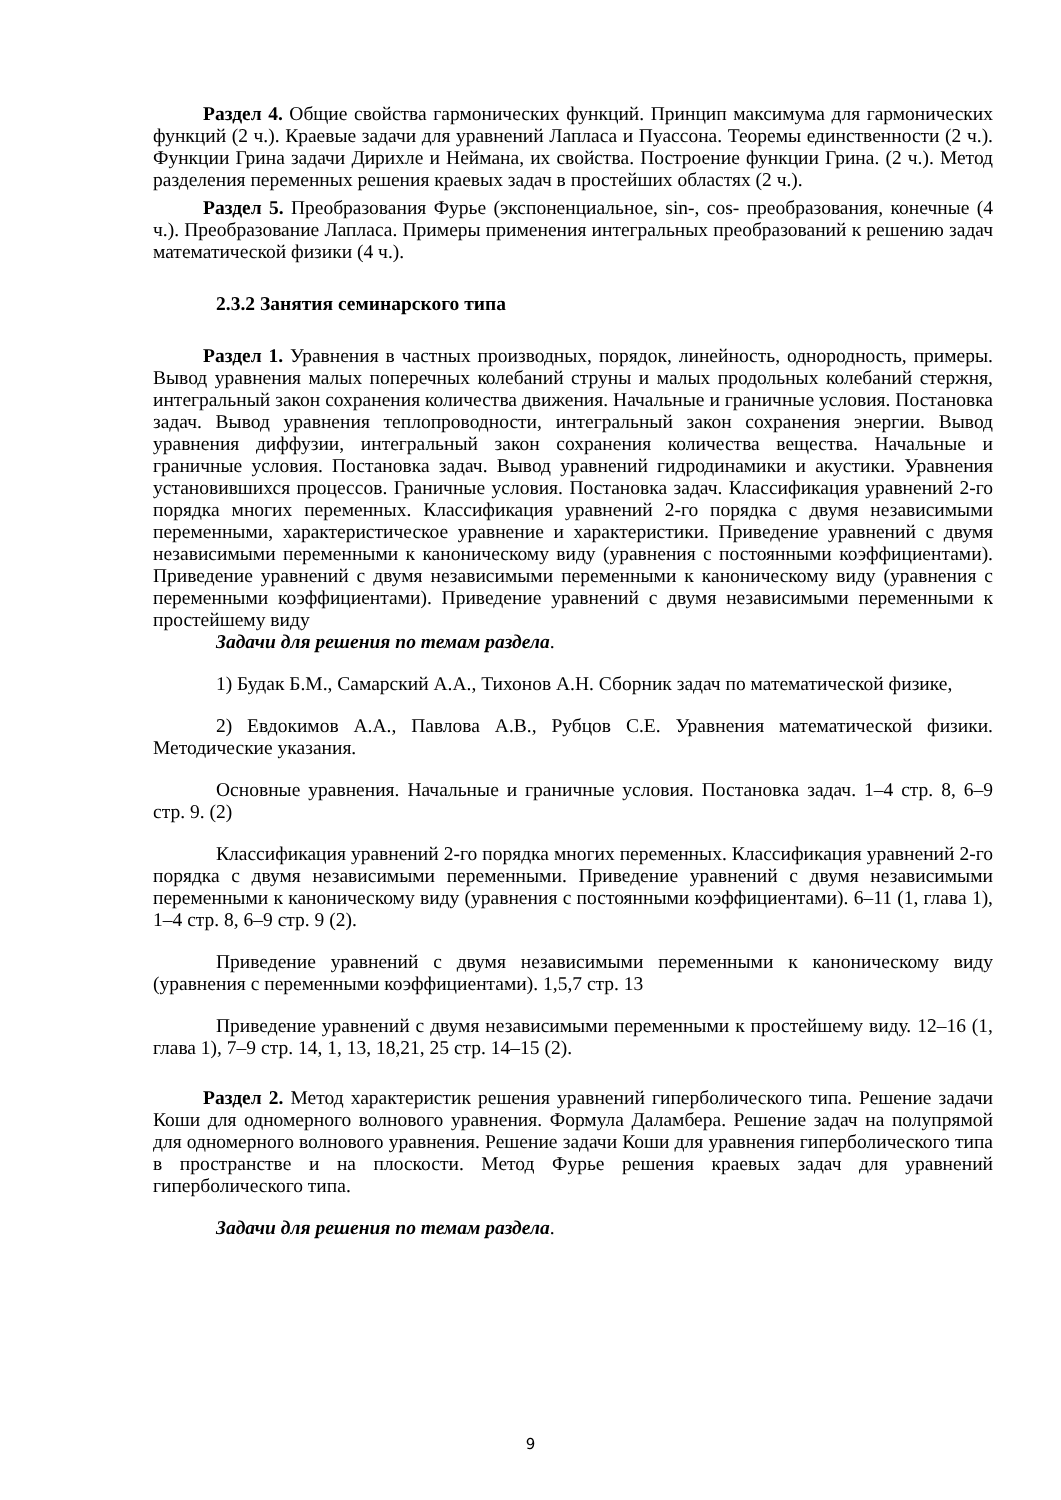Раздел 4. Общие свойства гармонических функций. Принцип максимума для гармонических функций (2 ч.). Краевые задачи для уравнений Лапласа и Пуассона. Теоремы единственности (2 ч.). Функции Грина задачи Дирихле и Неймана, их свойства. Построение функции Грина. (2 ч.). Метод разделения переменных решения краевых задач в простейших областях (2 ч.).
Раздел 5. Преобразования Фурье (экспоненциальное, sin-, cos- преобразования, конечные (4 ч.). Преобразование Лапласа. Примеры применения интегральных преобразований к решению задач математической физики (4 ч.).
2.3.2 Занятия семинарского типа
Раздел 1. Уравнения в частных производных, порядок, линейность, однородность, примеры. Вывод уравнения малых поперечных колебаний струны и малых продольных колебаний стержня, интегральный закон сохранения количества движения. Начальные и граничные условия. Постановка задач. Вывод уравнения теплопроводности, интегральный закон сохранения энергии. Вывод уравнения диффузии, интегральный закон сохранения количества вещества. Начальные и граничные условия. Постановка задач. Вывод уравнений гидродинамики и акустики. Уравнения установившихся процессов. Граничные условия. Постановка задач. Классификация уравнений 2-го порядка многих переменных. Классификация уравнений 2-го порядка с двумя независимыми переменными, характеристическое уравнение и характеристики. Приведение уравнений с двумя независимыми переменными к каноническому виду (уравнения с постоянными коэффициентами). Приведение уравнений с двумя независимыми переменными к каноническому виду (уравнения с переменными коэффициентами). Приведение уравнений с двумя независимыми переменными к простейшему виду
Задачи для решения по темам раздела.
1) Будак Б.М., Самарский А.А., Тихонов А.Н. Сборник задач по математической физике,
2) Евдокимов А.А., Павлова А.В., Рубцов С.Е. Уравнения математической физики. Методические указания.
Основные уравнения. Начальные и граничные условия. Постановка задач. 1–4 стр. 8, 6–9 стр. 9. (2)
Классификация уравнений 2-го порядка многих переменных. Классификация уравнений 2-го порядка с двумя независимыми переменными. Приведение уравнений с двумя независимыми переменными к каноническому виду (уравнения с постоянными коэффициентами). 6–11 (1, глава 1), 1–4 стр. 8, 6–9 стр. 9 (2).
Приведение уравнений с двумя независимыми переменными к каноническому виду (уравнения с переменными коэффициентами). 1,5,7 стр. 13
Приведение уравнений с двумя независимыми переменными к простейшему виду. 12–16 (1, глава 1), 7–9 стр. 14, 1, 13, 18,21, 25 стр. 14–15 (2).
Раздел 2. Метод характеристик решения уравнений гиперболического типа. Решение задачи Коши для одномерного волнового уравнения. Формула Даламбера. Решение задач на полупрямой для одномерного волнового уравнения. Решение задачи Коши для уравнения гиперболического типа в пространстве и на плоскости. Метод Фурье решения краевых задач для уравнений гиперболического типа.
Задачи для решения по темам раздела.
9